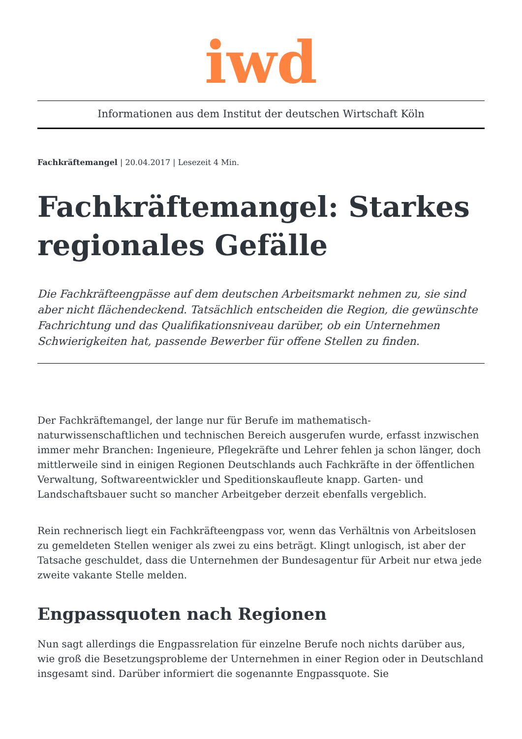iwd
Informationen aus dem Institut der deutschen Wirtschaft Köln
Fachkräftemangel | 20.04.2017 | Lesezeit 4 Min.
Fachkräftemangel: Starkes regionales Gefälle
Die Fachkräfteengpässe auf dem deutschen Arbeitsmarkt nehmen zu, sie sind aber nicht flächendeckend. Tatsächlich entscheiden die Region, die gewünschte Fachrichtung und das Qualifikationsniveau darüber, ob ein Unternehmen Schwierigkeiten hat, passende Bewerber für offene Stellen zu finden.
Der Fachkräftemangel, der lange nur für Berufe im mathematisch-naturwissenschaftlichen und technischen Bereich ausgerufen wurde, erfasst inzwischen immer mehr Branchen: Ingenieure, Pflegekräfte und Lehrer fehlen ja schon länger, doch mittlerweile sind in einigen Regionen Deutschlands auch Fachkräfte in der öffentlichen Verwaltung, Softwareentwickler und Speditionskaufleute knapp. Garten- und Landschaftsbauer sucht so mancher Arbeitgeber derzeit ebenfalls vergeblich.
Rein rechnerisch liegt ein Fachkräfteengpass vor, wenn das Verhältnis von Arbeitslosen zu gemeldeten Stellen weniger als zwei zu eins beträgt. Klingt unlogisch, ist aber der Tatsache geschuldet, dass die Unternehmen der Bundesagentur für Arbeit nur etwa jede zweite vakante Stelle melden.
Engpassquoten nach Regionen
Nun sagt allerdings die Engpassrelation für einzelne Berufe noch nichts darüber aus, wie groß die Besetzungsprobleme der Unternehmen in einer Region oder in Deutschland insgesamt sind. Darüber informiert die sogenannte Engpassquote. Sie